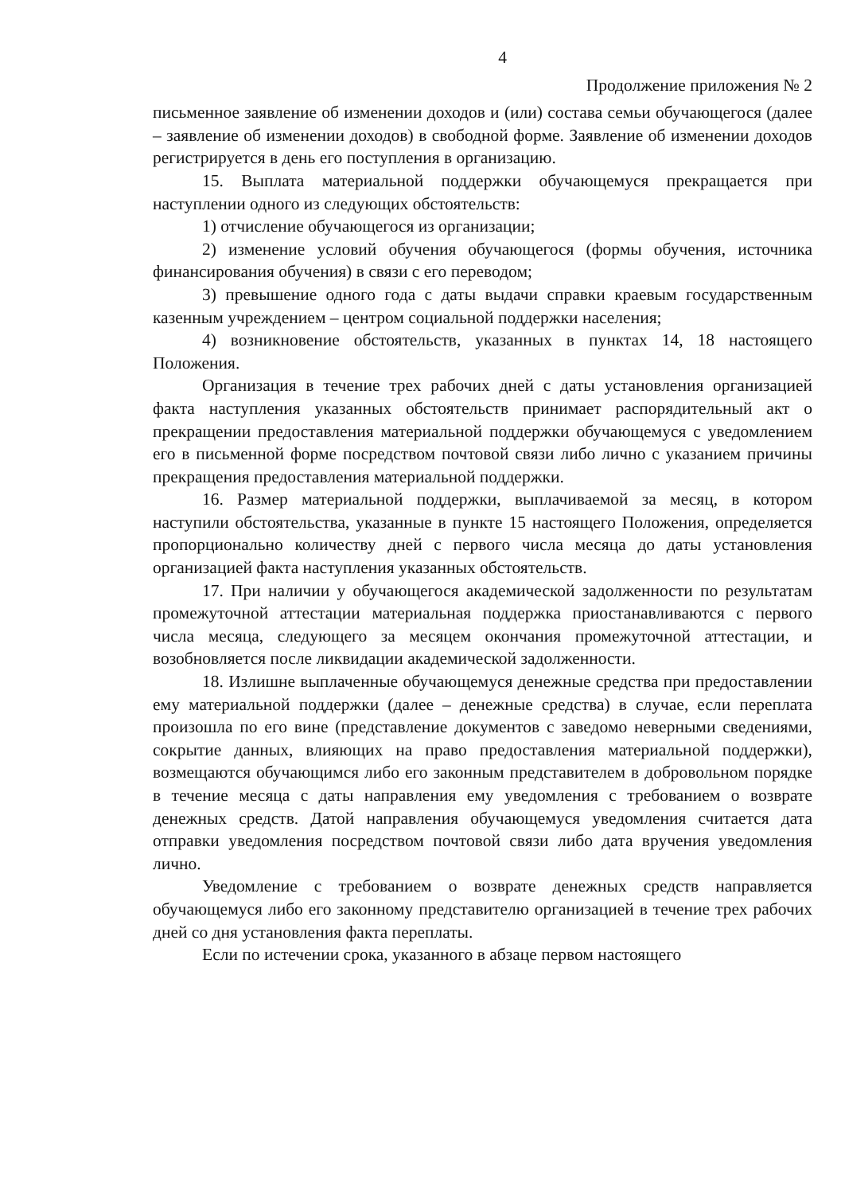4
Продолжение приложения № 2
письменное заявление об изменении доходов и (или) состава семьи обучающегося (далее – заявление об изменении доходов) в свободной форме. Заявление об изменении доходов регистрируется в день его поступления в организацию.
15. Выплата материальной поддержки обучающемуся прекращается при наступлении одного из следующих обстоятельств:
1) отчисление обучающегося из организации;
2) изменение условий обучения обучающегося (формы обучения, источника финансирования обучения) в связи с его переводом;
3) превышение одного года с даты выдачи справки краевым государственным казенным учреждением – центром социальной поддержки населения;
4) возникновение обстоятельств, указанных в пунктах 14, 18 настоящего Положения.
Организация в течение трех рабочих дней с даты установления организацией факта наступления указанных обстоятельств принимает распорядительный акт о прекращении предоставления материальной поддержки обучающемуся с уведомлением его в письменной форме посредством почтовой связи либо лично с указанием причины прекращения предоставления материальной поддержки.
16. Размер материальной поддержки, выплачиваемой за месяц, в котором наступили обстоятельства, указанные в пункте 15 настоящего Положения, определяется пропорционально количеству дней с первого числа месяца до даты установления организацией факта наступления указанных обстоятельств.
17. При наличии у обучающегося академической задолженности по результатам промежуточной аттестации материальная поддержка приостанавливаются с первого числа месяца, следующего за месяцем окончания промежуточной аттестации, и возобновляется после ликвидации академической задолженности.
18. Излишне выплаченные обучающемуся денежные средства при предоставлении ему материальной поддержки (далее – денежные средства) в случае, если переплата произошла по его вине (представление документов с заведомо неверными сведениями, сокрытие данных, влияющих на право предоставления материальной поддержки), возмещаются обучающимся либо его законным представителем в добровольном порядке в течение месяца с даты направления ему уведомления с требованием о возврате денежных средств. Датой направления обучающемуся уведомления считается дата отправки уведомления посредством почтовой связи либо дата вручения уведомления лично.
Уведомление с требованием о возврате денежных средств направляется обучающемуся либо его законному представителю организацией в течение трех рабочих дней со дня установления факта переплаты.
Если по истечении срока, указанного в абзаце первом настоящего